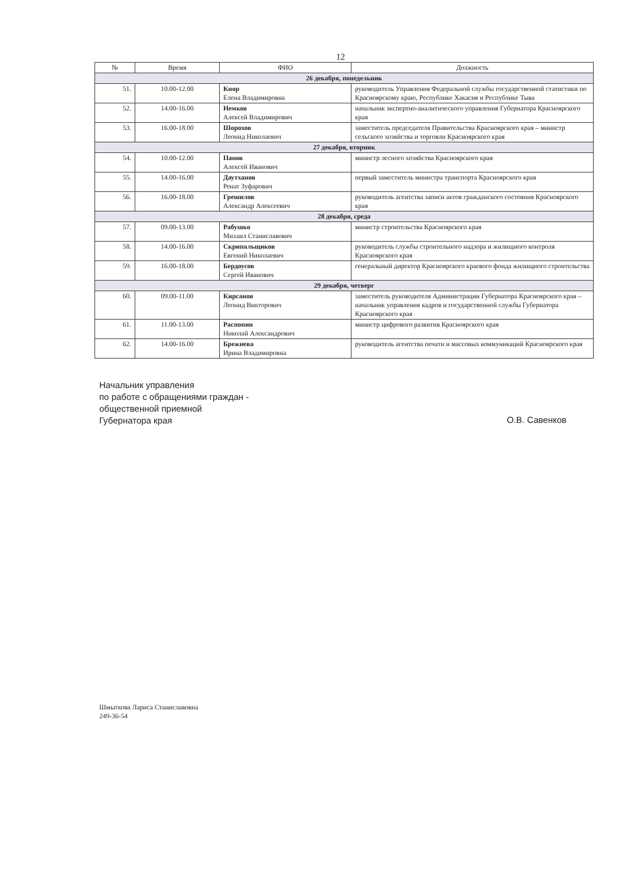12
| № | Время | ФИО | Должность |
| --- | --- | --- | --- |
| 26 декабря, понедельник | | | |
| 51. | 10.00-12.00 | Кнор Елена Владимировна | руководитель Управления Федеральной службы государственной статистики по Красноярскому краю, Республике Хакасия и Республике Тыва |
| 52. | 14.00-16.00 | Немков Алексей Владимирович | начальник экспертно-аналитического управления Губернатора Красноярского края |
| 53. | 16.00-18.00 | Шорохов Леонид Николаевич | заместитель председателя Правительства Красноярского края – министр сельского хозяйства и торговли Красноярского края |
| 27 декабря, вторник | | | |
| 54. | 10.00-12.00 | Панов Алексей Иванович | министр лесного хозяйства Красноярского края |
| 55. | 14.00-16.00 | Даутханов Ренат Зуфарович | первый заместитель министра транспорта Красноярского края |
| 56. | 16.00-18.00 | Грешилов Александр Алексеевич | руководитель агентства записи актов гражданского состояния Красноярского края |
| 28 декабря, среда | | | |
| 57. | 09.00-13.00 | Рабушко Михаил Станиславович | министр строительства Красноярского края |
| 58. | 14.00-16.00 | Скрипальщиков Евгений Николаевич | руководитель службы строительного надзора и жилищного контроля Красноярского края |
| 59. | 16.00-18.00 | Бердоусов Сергей Иванович | генеральный директор Красноярского краевого фонда жилищного строительства |
| 29 декабря, четверг | | | |
| 60. | 09.00-11.00 | Кирсанов Леонид Викторович | заместитель руководителя Администрации Губернатора Красноярского края – начальник управления кадров и государственной службы Губернатора Красноярского края |
| 61. | 11.00-13.00 | Распопин Николай Александрович | министр цифрового развития Красноярского края |
| 62. | 14.00-16.00 | Брежнева Ирина Владимировна | руководитель агентства печати и массовых коммуникаций Красноярского края |
Начальник управления
по работе с обращениями граждан -
общественной приемной
Губернатора края
О.В. Савенков
Шмыткова Лариса Станиславовна
249-36-54